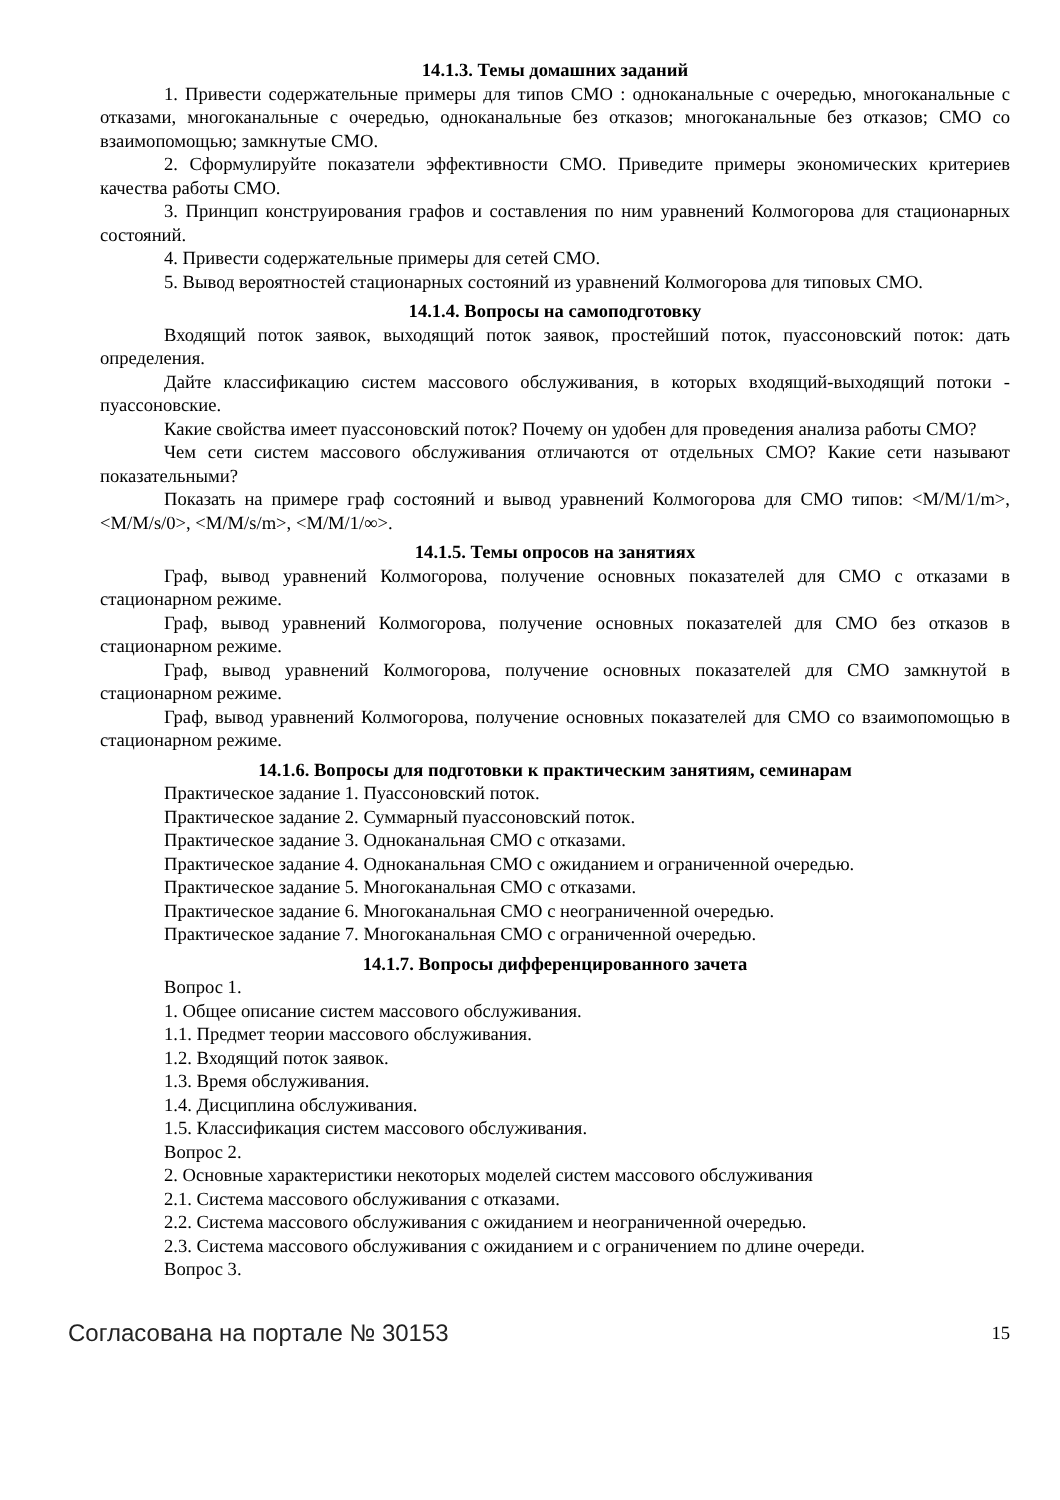14.1.3. Темы домашних заданий
1. Привести содержательные примеры для типов СМО : одноканальные с очередью, многоканальные с отказами, многоканальные с очередью, одноканальные без отказов; многоканальные без отказов; СМО со взаимопомощью; замкнутые СМО.
2. Сформулируйте показатели эффективности СМО. Приведите примеры экономических критериев качества работы СМО.
3. Принцип конструирования графов и составления по ним уравнений Колмогорова для стационарных состояний.
4. Привести содержательные примеры для сетей СМО.
5. Вывод вероятностей стационарных состояний из уравнений Колмогорова для типовых СМО.
14.1.4. Вопросы на самоподготовку
Входящий поток заявок, выходящий поток заявок, простейший поток, пуассоновский поток: дать определения.
Дайте классификацию систем массового обслуживания, в которых входящий-выходящий потоки - пуассоновские.
Какие свойства имеет пуассоновский поток? Почему он удобен для проведения анализа работы СМО?
Чем сети систем массового обслуживания отличаются от отдельных СМО? Какие сети называют показательными?
Показать на примере граф состояний и вывод уравнений Колмогорова для СМО типов: <M/M/1/m>, <M/M/s/0>, <M/M/s/m>, <M/M/1/∞>.
14.1.5. Темы опросов на занятиях
Граф, вывод уравнений Колмогорова, получение основных показателей для СМО с отказами в стационарном режиме.
Граф, вывод уравнений Колмогорова, получение основных показателей для СМО без отказов в стационарном режиме.
Граф, вывод уравнений Колмогорова, получение основных показателей для СМО замкнутой в стационарном режиме.
Граф, вывод уравнений Колмогорова, получение основных показателей для СМО со взаимопомощью в стационарном режиме.
14.1.6. Вопросы для подготовки к практическим занятиям, семинарам
Практическое задание 1. Пуассоновский поток.
Практическое задание 2. Суммарный пуассоновский поток.
Практическое задание 3. Одноканальная СМО с отказами.
Практическое задание 4. Одноканальная СМО с ожиданием и ограниченной очередью.
Практическое задание 5. Многоканальная СМО с отказами.
Практическое задание 6. Многоканальная СМО с неограниченной очередью.
Практическое задание 7. Многоканальная СМО с ограниченной очередью.
14.1.7. Вопросы дифференцированного зачета
Вопрос 1.
1. Общее описание систем массового обслуживания.
1.1. Предмет теории массового обслуживания.
1.2. Входящий поток заявок.
1.3. Время обслуживания.
1.4. Дисциплина обслуживания.
1.5. Классификация систем массового обслуживания.
Вопрос 2.
2. Основные характеристики некоторых моделей систем массового обслуживания
2.1. Система массового обслуживания с отказами.
2.2. Система массового обслуживания с ожиданием и неограниченной очередью.
2.3. Система массового обслуживания с ожиданием и с ограничением по длине очереди.
Вопрос 3.
Согласована на портале № 30153 15